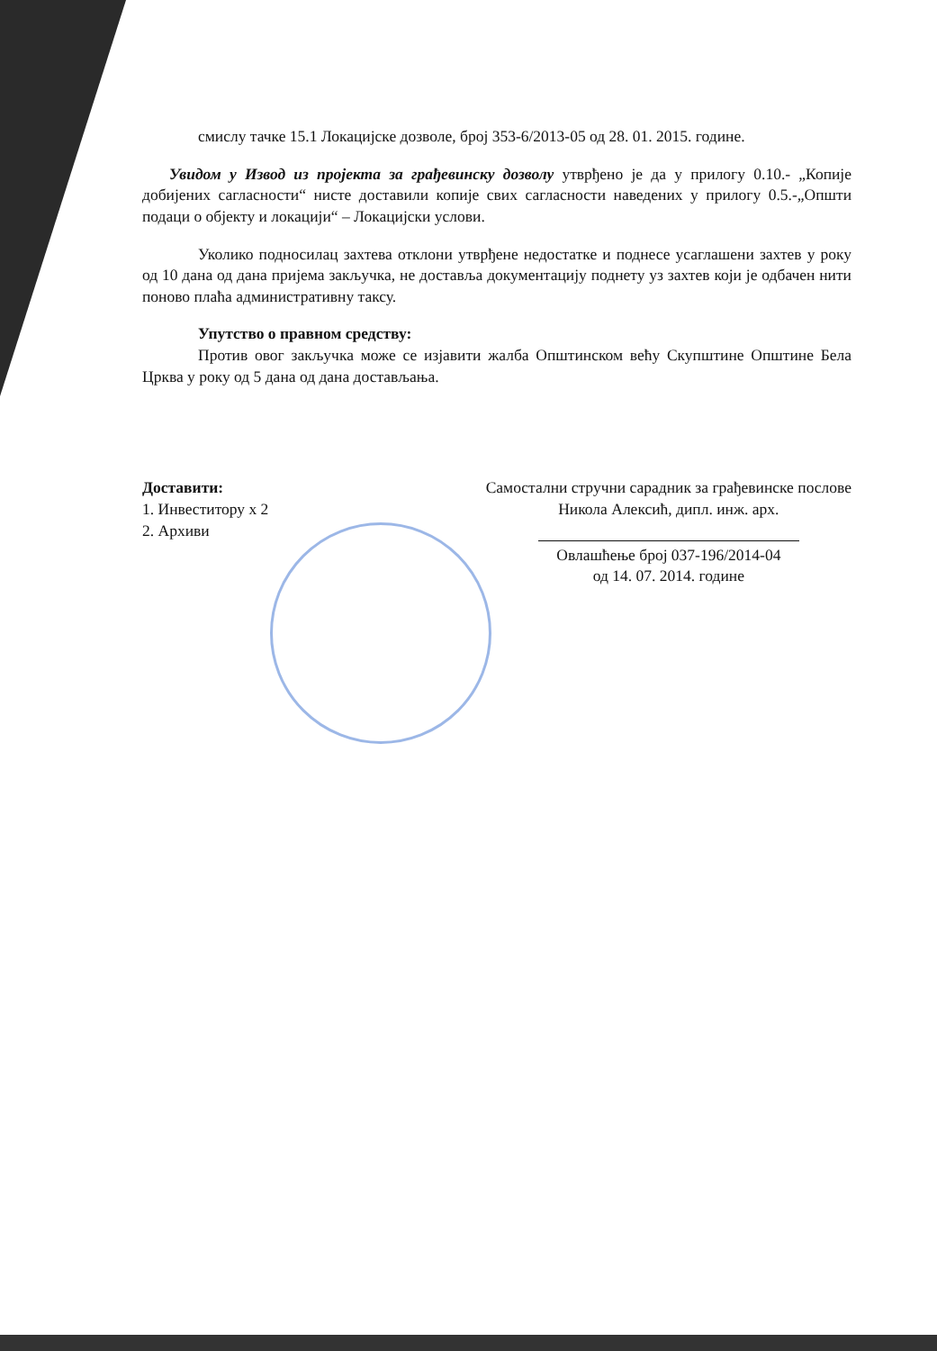смислу тачке 15.1 Локацијске дозволе, број 353-6/2013-05 од 28. 01. 2015. године.
Увидом у Извод из пројекта за грађевинску дозволу утврђено је да у прилогу 0.10.- „Копије добијених сагласности“ нисте доставили копије свих сагласности наведених у прилогу 0.5.-„Општи подаци о објекту и локацији“ – Локацијски услови.
Уколико подносилац захтева отклони утврђене недостатке и поднесе усаглашени захтев у року од 10 дана од дана пријема закључка, не доставља документацију поднету уз захтев који је одбачен нити поново плаћа административну таксу.
Упутство о правном средству:
Против овог закључка може се изјавити жалба Општинском већу Скупштине Општине Бела Црква у року од 5 дана од дана достављања.
Доставити:
1. Инвеститору x 2
2. Архиви
Самостални стручни сарадник за грађевинске послове
Никола Алексић, дипл. инж. арх.
Овлашћење број 037-196/2014-04
од 14. 07. 2014. године